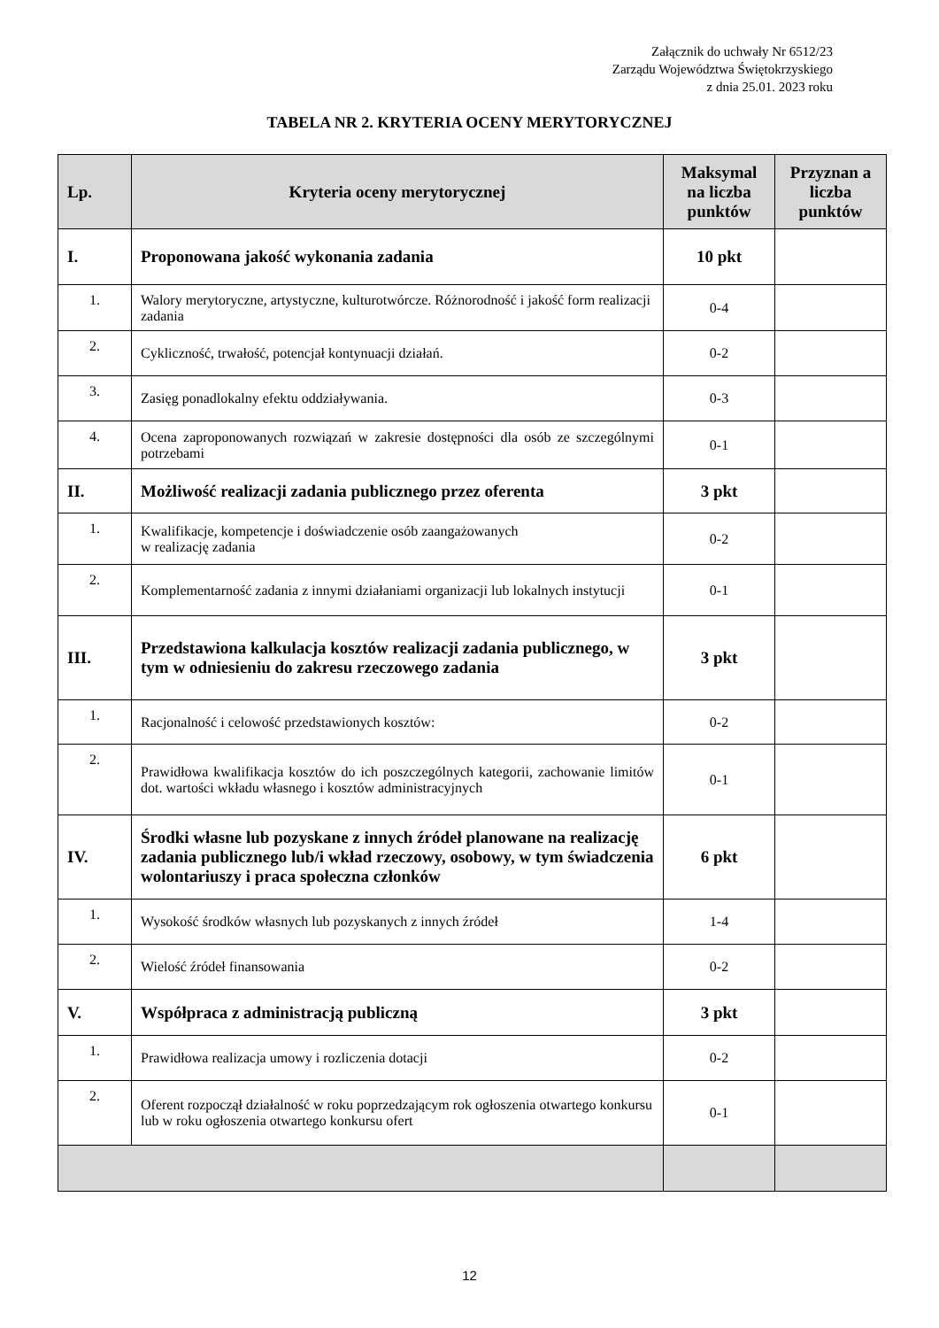Załącznik do uchwały Nr 6512/23
Zarządu Województwa Świętokrzyskiego
z dnia 25.01. 2023 roku
TABELA NR 2. KRYTERIA OCENY MERYTORYCZNEJ
| Lp. | Kryteria oceny merytorycznej | Maksymal na liczba punktów | Przyznan a liczba punktów |
| --- | --- | --- | --- |
| I. | Proponowana jakość wykonania zadania | 10 pkt | |
| 1. | Walory merytoryczne, artystyczne, kulturotwórcze. Różnorodność i jakość form realizacji zadania | 0-4 | |
| 2. | Cykliczność, trwałość, potencjał kontynuacji działań. | 0-2 | |
| 3. | Zasięg ponadlokalny efektu oddziaływania. | 0-3 | |
| 4. | Ocena zaproponowanych rozwiązań w zakresie dostępności dla osób ze szczególnymi potrzebami | 0-1 | |
| II. | Możliwość realizacji zadania publicznego przez oferenta | 3 pkt | |
| 1. | Kwalifikacje, kompetencje i doświadczenie osób zaangażowanych w realizację zadania | 0-2 | |
| 2. | Komplementarność zadania z innymi działaniami organizacji lub lokalnych instytucji | 0-1 | |
| III. | Przedstawiona kalkulacja kosztów realizacji zadania publicznego, w tym w odniesieniu do zakresu rzeczowego zadania | 3 pkt | |
| 1. | Racjonalność i celowość przedstawionych kosztów: | 0-2 | |
| 2. | Prawidłowa kwalifikacja kosztów do ich poszczególnych kategorii, zachowanie limitów dot. wartości wkładu własnego i kosztów administracyjnych | 0-1 | |
| IV. | Środki własne lub pozyskane z innych źródeł planowane na realizację zadania publicznego lub/i wkład rzeczowy, osobowy, w tym świadczenia wolontariuszy i praca społeczna członków | 6 pkt | |
| 1. | Wysokość środków własnych lub pozyskanych z innych źródeł | 1-4 | |
| 2. | Wielość źródeł finansowania | 0-2 | |
| V. | Współpraca z administracją publiczną | 3 pkt | |
| 1. | Prawidłowa realizacja umowy i rozliczenia dotacji | 0-2 | |
| 2. | Oferent rozpoczął działalność w roku poprzedzającym rok ogłoszenia otwartego konkursu lub w roku ogłoszenia otwartego konkursu ofert | 0-1 | |
12